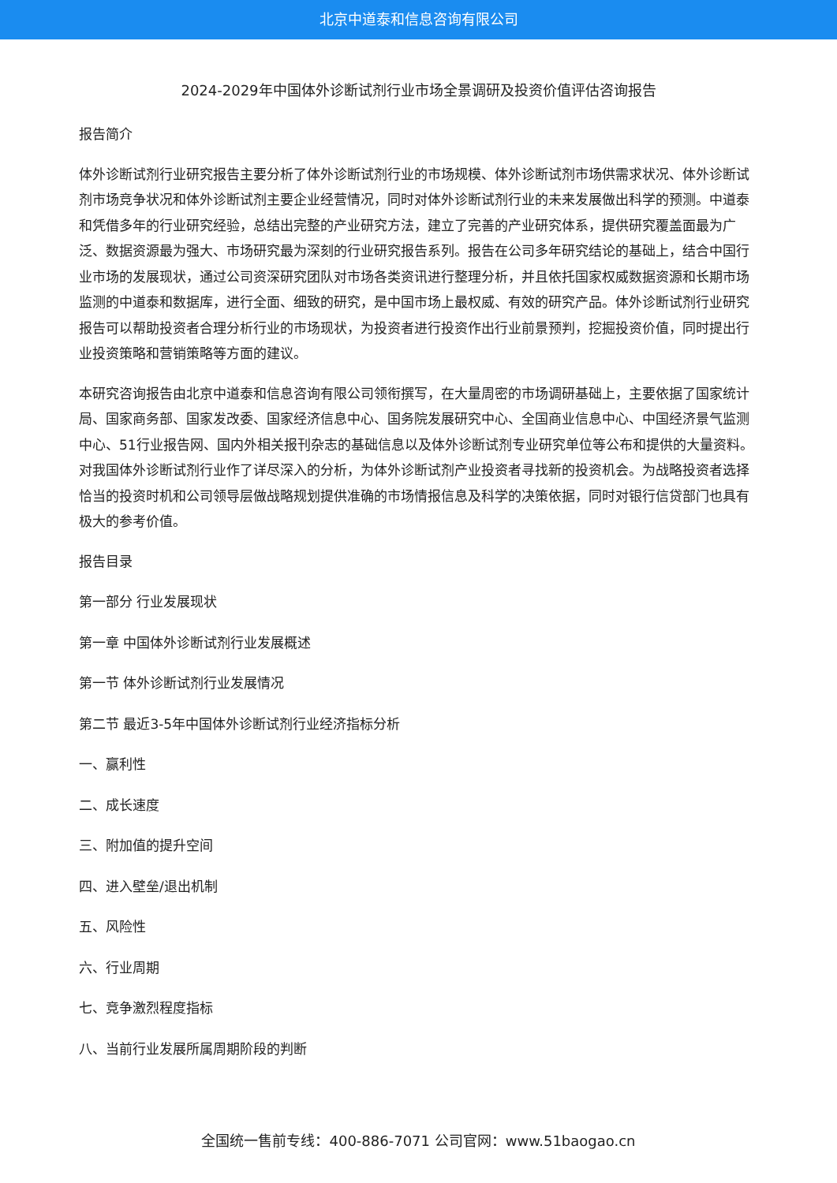北京中道泰和信息咨询有限公司
2024-2029年中国体外诊断试剂行业市场全景调研及投资价值评估咨询报告
报告简介
体外诊断试剂行业研究报告主要分析了体外诊断试剂行业的市场规模、体外诊断试剂市场供需求状况、体外诊断试剂市场竞争状况和体外诊断试剂主要企业经营情况，同时对体外诊断试剂行业的未来发展做出科学的预测。中道泰和凭借多年的行业研究经验，总结出完整的产业研究方法，建立了完善的产业研究体系，提供研究覆盖面最为广泛、数据资源最为强大、市场研究最为深刻的行业研究报告系列。报告在公司多年研究结论的基础上，结合中国行业市场的发展现状，通过公司资深研究团队对市场各类资讯进行整理分析，并且依托国家权威数据资源和长期市场监测的中道泰和数据库，进行全面、细致的研究，是中国市场上最权威、有效的研究产品。体外诊断试剂行业研究报告可以帮助投资者合理分析行业的市场现状，为投资者进行投资作出行业前景预判，挖掘投资价值，同时提出行业投资策略和营销策略等方面的建议。
本研究咨询报告由北京中道泰和信息咨询有限公司领衔撰写，在大量周密的市场调研基础上，主要依据了国家统计局、国家商务部、国家发改委、国家经济信息中心、国务院发展研究中心、全国商业信息中心、中国经济景气监测中心、51行业报告网、国内外相关报刊杂志的基础信息以及体外诊断试剂专业研究单位等公布和提供的大量资料。对我国体外诊断试剂行业作了详尽深入的分析，为体外诊断试剂产业投资者寻找新的投资机会。为战略投资者选择恰当的投资时机和公司领导层做战略规划提供准确的市场情报信息及科学的决策依据，同时对银行信贷部门也具有极大的参考价值。
报告目录
第一部分 行业发展现状
第一章 中国体外诊断试剂行业发展概述
第一节 体外诊断试剂行业发展情况
第二节 最近3-5年中国体外诊断试剂行业经济指标分析
一、赢利性
二、成长速度
三、附加值的提升空间
四、进入壁垒/退出机制
五、风险性
六、行业周期
七、竞争激烈程度指标
八、当前行业发展所属周期阶段的判断
全国统一售前专线：400-886-7071 公司官网：www.51baogao.cn